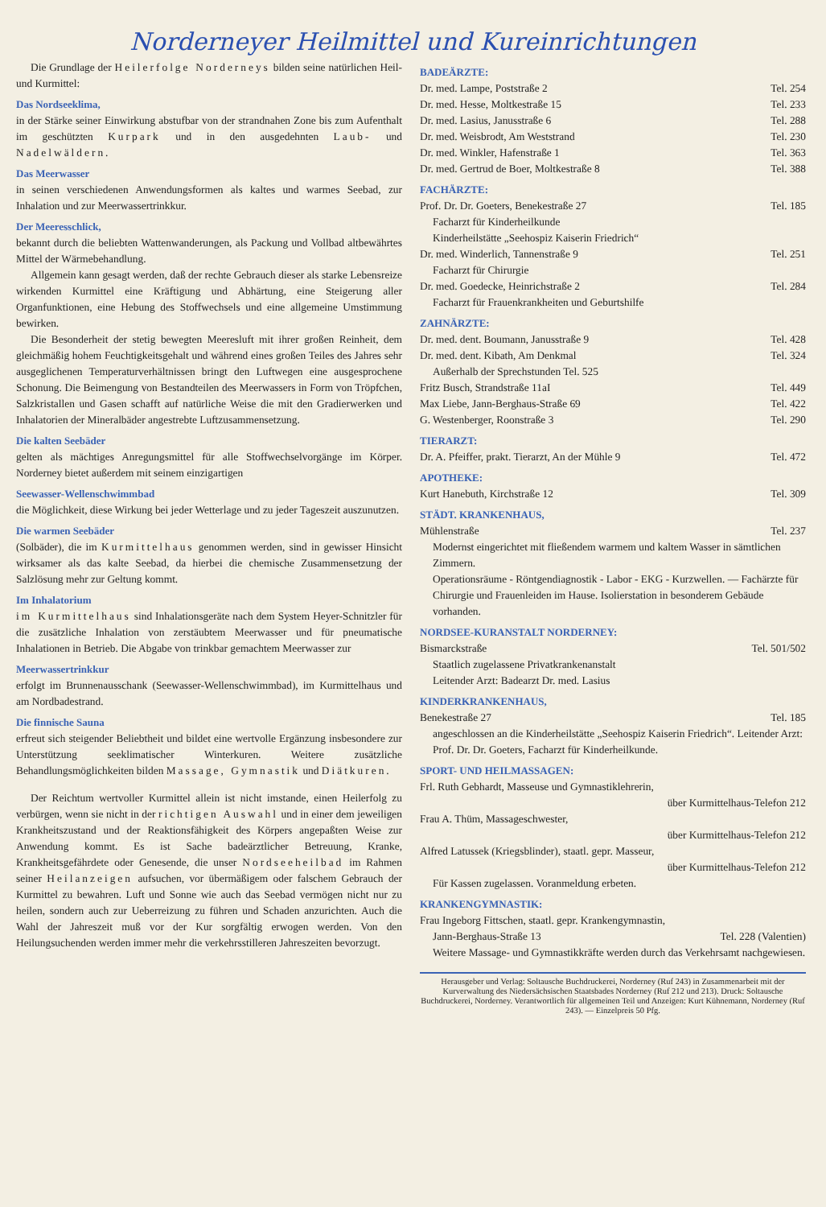Norderneyer Heilmittel und Kureinrichtungen
Die Grundlage der Heilerfolge Norderneys bilden seine natürlichen Heil- und Kurmittel:
Das Nordseeklima,
in der Stärke seiner Einwirkung abstufbar von der strandnahen Zone bis zum Aufenthalt im geschützten Kurpark und in den ausgedehnten Laub- und Nadelwäldern.
Das Meerwasser
in seinen verschiedenen Anwendungsformen als kaltes und warmes Seebad, zur Inhalation und zur Meerwassertrinkkur.
Der Meeresschlick,
bekannt durch die beliebten Wattenwanderungen, als Packung und Vollbad altbewährtes Mittel der Wärmebehandlung.
Allgemein kann gesagt werden, daß der rechte Gebrauch dieser als starke Lebensreize wirkenden Kurmittel eine Kräftigung und Abhärtung, eine Steigerung aller Organfunktionen, eine Hebung des Stoffwechsels und eine allgemeine Umstimmung bewirken.
Die Besonderheit der stetig bewegten Meeresluft mit ihrer großen Reinheit, dem gleichmäßig hohem Feuchtigkeitsgehalt und während eines großen Teiles des Jahres sehr ausgeglichenen Temperaturverhältnissen bringt den Luftwegen eine ausgesprochene Schonung. Die Beimengung von Bestandteilen des Meerwassers in Form von Tröpfchen, Salzkristallen und Gasen schafft auf natürliche Weise die mit den Gradierwerken und Inhalatorien der Mineralbäder angestrebte Luftzusammensetzung.
Die kalten Seebäder
gelten als mächtiges Anregungsmittel für alle Stoffwechselvorgänge im Körper. Norderney bietet außerdem mit seinem einzigartigen
Seewasser-Wellenschwimmbad
die Möglichkeit, diese Wirkung bei jeder Wetterlage und zu jeder Tageszeit auszunutzen.
Die warmen Seebäder
(Solbäder), die im Kurmittelhaus genommen werden, sind in gewisser Hinsicht wirksamer als das kalte Seebad, da hierbei die chemische Zusammensetzung der Salzlösung mehr zur Geltung kommt.
Im Inhalatorium
im Kurmittelhaus sind Inhalationsgeräte nach dem System Heyer-Schnitzler für die zusätzliche Inhalation von zerstäubtem Meerwasser und für pneumatische Inhalationen in Betrieb. Die Abgabe von trinkbar gemachtem Meerwasser zur
Meerwassertrinkkur
erfolgt im Brunnenausschank (Seewasser-Wellenschwimmbad), im Kurmittelhaus und am Nordbadestrand.
Die finnische Sauna
erfreut sich steigender Beliebtheit und bildet eine wertvolle Ergänzung insbesondere zur Unterstützung seeklimatischer Winterkuren. Weitere zusätzliche Behandlungsmöglichkeiten bilden Massage, Gymnastik und Diätkuren.
Der Reichtum wertvoller Kurmittel allein ist nicht imstande, einen Heilerfolg zu verbürgen, wenn sie nicht in der richtigen Auswahl und in einer dem jeweiligen Krankheitszustand und der Reaktionsfähigkeit des Körpers angepaßten Weise zur Anwendung kommt. Es ist Sache badeärztlicher Betreuung, Kranke, Krankheitsgefährdete oder Genesende, die unser Nordseeheilbad im Rahmen seiner Heilanzeigen aufsuchen, vor übermäßigem oder falschem Gebrauch der Kurmittel zu bewahren. Luft und Sonne wie auch das Seebad vermögen nicht nur zu heilen, sondern auch zur Ueberreizung zu führen und Schaden anzurichten. Auch die Wahl der Jahreszeit muß vor der Kur sorgfältig erwogen werden. Von den Heilungsuchenden werden immer mehr die verkehrsstilleren Jahreszeiten bevorzugt.
BADEÄRZTE:
Dr. med. Lampe, Poststraße 2 Tel. 254
Dr. med. Hesse, Moltkestraße 15 Tel. 233
Dr. med. Lasius, Janusstraße 6 Tel. 288
Dr. med. Weisbrodt, Am Weststrand Tel. 230
Dr. med. Winkler, Hafenstraße 1 Tel. 363
Dr. med. Gertrud de Boer, Moltkestraße 8 Tel. 388
FACHÄRZTE:
Prof. Dr. Dr. Goeters, Benekestraße 27 Tel. 185
Facharzt für Kinderheilkunde
Kinderheilstätte „Seehospiz Kaiserin Friedrich“
Dr. med. Winderlich, Tannenstraße 9 Tel. 251
Facharzt für Chirurgie
Dr. med. Goedecke, Heinrichstraße 2 Tel. 284
Facharzt für Frauenkrankheiten und Geburtshilfe
ZAHNÄRZTE:
Dr. med. dent. Boumann, Janusstraße 9 Tel. 428
Dr. med. dent. Kibath, Am Denkmal Tel. 324
Außerhalb der Sprechstunden Tel. 525
Fritz Busch, Strandstraße 11aI Tel. 449
Max Liebe, Jann-Berghaus-Straße 69 Tel. 422
G. Westenberger, Roonstraße 3 Tel. 290
TIERARZT:
Dr. A. Pfeiffer, prakt. Tierarzt, An der Mühle 9 Tel. 472
APOTHEKE:
Kurt Hanebuth, Kirchstraße 12 Tel. 309
STÄDT. KRANKENHAUS,
Mühlenstraße Tel. 237
Modernst eingerichtet mit fließendem warmem und kaltem Wasser in sämtlichen Zimmern.
Operationsräume - Röntgendiagnostik - Labor - EKG - Kurzwellen. — Fachärzte für Chirurgie und Frauenleiden im Hause. Isolierstation in besonderem Gebäude vorhanden.
NORDSEE-KURANSTALT NORDERNEY:
Bismarckstraße Tel. 501/502
Staatlich zugelassene Privatkrankenanstalt
Leitender Arzt: Badearzt Dr. med. Lasius
KINDERKRANKENHAUS,
Benekestraße 27 Tel. 185
angeschlossen an die Kinderheilstätte „Seehospiz Kaiserin Friedrich“. Leitender Arzt: Prof. Dr. Dr. Goeters, Facharzt für Kinderheilkunde.
SPORT- UND HEILMASSAGEN:
Frl. Ruth Gebhardt, Masseuse und Gymnastiklehrerin,
über Kurmittelhaus-Telefon 212
Frau A. Thüm, Massageschwester,
über Kurmittelhaus-Telefon 212
Alfred Latussek (Kriegsblinder), staatl. gepr. Masseur,
über Kurmittelhaus-Telefon 212
Für Kassen zugelassen. Voranmeldung erbeten.
KRANKENGYMNASTIK:
Frau Ingeborg Fittschen, staatl. gepr. Krankengymnastin,
Jann-Berghaus-Straße 13 Tel. 228 (Valentien)
Weitere Massage- und Gymnastikkräfte werden durch das Verkehrsamt nachgewiesen.
Herausgeber und Verlag: Soltausche Buchdruckerei, Norderney (Ruf 243) in Zusammenarbeit mit der Kurverwaltung des Niedersächsischen Staatsbades Norderney (Ruf 212 und 213). Druck: Soltausche Buchdruckerei, Norderney. Verantwortlich für allgemeinen Teil und Anzeigen: Kurt Kühnemann, Norderney (Ruf 243). — Einzelpreis 50 Pfg.